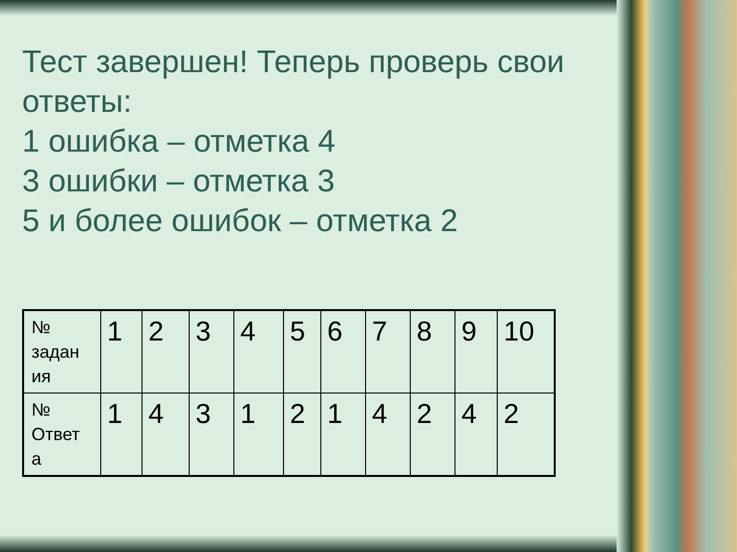Тест завершен! Теперь проверь свои ответы:
1 ошибка – отметка 4
3 ошибки – отметка 3
5 и более ошибок – отметка 2
| № задан ия | 1 | 2 | 3 | 4 | 5 | 6 | 7 | 8 | 9 | 10 |
| № Ответ а | 1 | 4 | 3 | 1 | 2 | 1 | 4 | 2 | 4 | 2 |